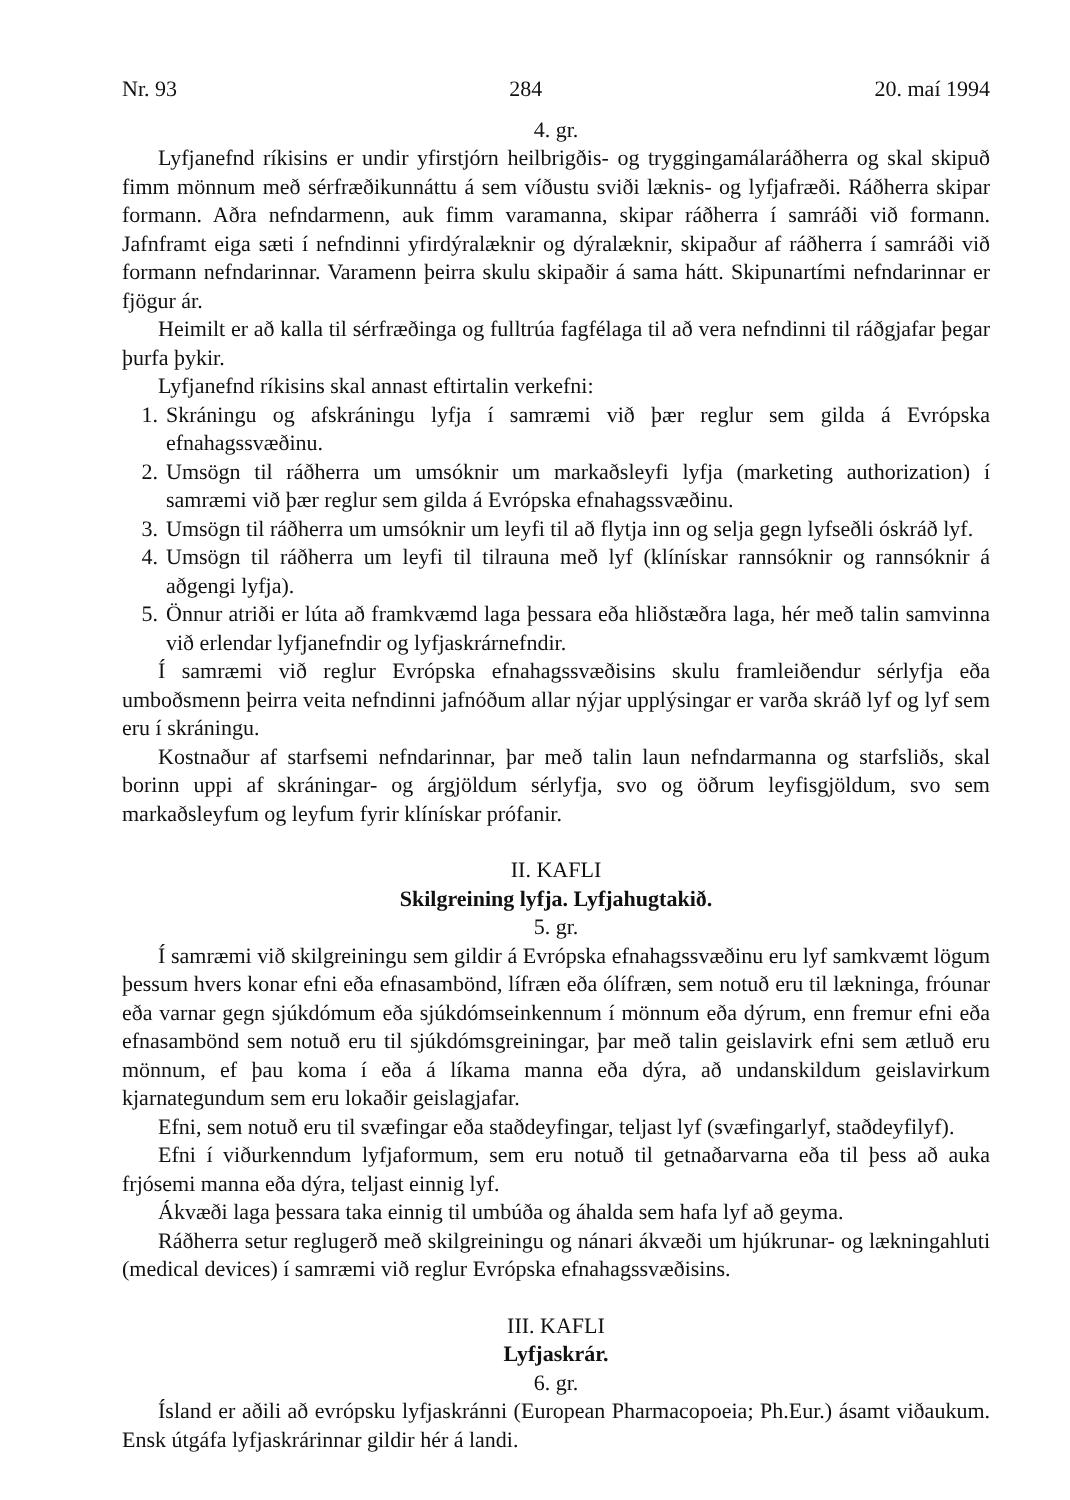Nr. 93 284 20. maí 1994
4. gr.
Lyfjanefnd ríkisins er undir yfirstjórn heilbrigðis- og tryggingamálaráðherra og skal skipuð fimm mönnum með sérfræðikunnáttu á sem víðustu sviði læknis- og lyfjafræði. Ráðherra skipar formann. Aðra nefndarmenn, auk fimm varamanna, skipar ráðherra í samráði við formann. Jafnframt eiga sæti í nefndinni yfirdýralæknir og dýralæknir, skipaður af ráðherra í samráði við formann nefndarinnar. Varamenn þeirra skulu skipaðir á sama hátt. Skipunartími nefndarinnar er fjögur ár.
Heimilt er að kalla til sérfræðinga og fulltrúa fagfélaga til að vera nefndinni til ráðgjafar þegar þurfa þykir.
Lyfjanefnd ríkisins skal annast eftirtalin verkefni:
1. Skráningu og afskráningu lyfja í samræmi við þær reglur sem gilda á Evrópska efnahagssvæðinu.
2. Umsögn til ráðherra um umsóknir um markaðsleyfi lyfja (marketing authorization) í samræmi við þær reglur sem gilda á Evrópska efnahagssvæðinu.
3. Umsögn til ráðherra um umsóknir um leyfi til að flytja inn og selja gegn lyfseðli óskráð lyf.
4. Umsögn til ráðherra um leyfi til tilrauna með lyf (klínískar rannsóknir og rannsóknir á aðgengi lyfja).
5. Önnur atriði er lúta að framkvæmd laga þessara eða hliðstæðra laga, hér með talin samvinna við erlendar lyfjanefndir og lyfjaskrárnefndir.
Í samræmi við reglur Evrópska efnahagssvæðisins skulu framleiðendur sérlyfja eða umboðsmenn þeirra veita nefndinni jafnóðum allar nýjar upplýsingar er varða skráð lyf og lyf sem eru í skráningu.
Kostnaður af starfsemi nefndarinnar, þar með talin laun nefndarmanna og starfsliðs, skal borinn uppi af skráningar- og árgjöldum sérlyfja, svo og öðrum leyfisgjöldum, svo sem markaðsleyfum og leyfum fyrir klínískar prófanir.
II. KAFLI
Skilgreining lyfja. Lyfjahugtakið.
5. gr.
Í samræmi við skilgreiningu sem gildir á Evrópska efnahagssvæðinu eru lyf samkvæmt lögum þessum hvers konar efni eða efnasambönd, lífræn eða ólífræn, sem notuð eru til lækninga, fróunar eða varnar gegn sjúkdómum eða sjúkdómseinkennum í mönnum eða dýrum, enn fremur efni eða efnasambönd sem notuð eru til sjúkdómsgreiningar, þar með talin geislavirk efni sem ætluð eru mönnum, ef þau koma í eða á líkama manna eða dýra, að undanskildum geislavirkum kjarnategundum sem eru lokaðir geislagjafar.
Efni, sem notuð eru til svæfingar eða staðdeyfingar, teljast lyf (svæfingarlyf, staðdeyfilyf).
Efni í viðurkenndum lyfjaformum, sem eru notuð til getnaðarvarna eða til þess að auka frjósemi manna eða dýra, teljast einnig lyf.
Ákvæði laga þessara taka einnig til umbúða og áhalda sem hafa lyf að geyma.
Ráðherra setur reglugerð með skilgreiningu og nánari ákvæði um hjúkrunar- og lækningahluti (medical devices) í samræmi við reglur Evrópska efnahagssvæðisins.
III. KAFLI
Lyfjaskrár.
6. gr.
Ísland er aðili að evrópsku lyfjaskránni (European Pharmacopoeia; Ph.Eur.) ásamt viðaukum. Ensk útgáfa lyfjaskrárinnar gildir hér á landi.